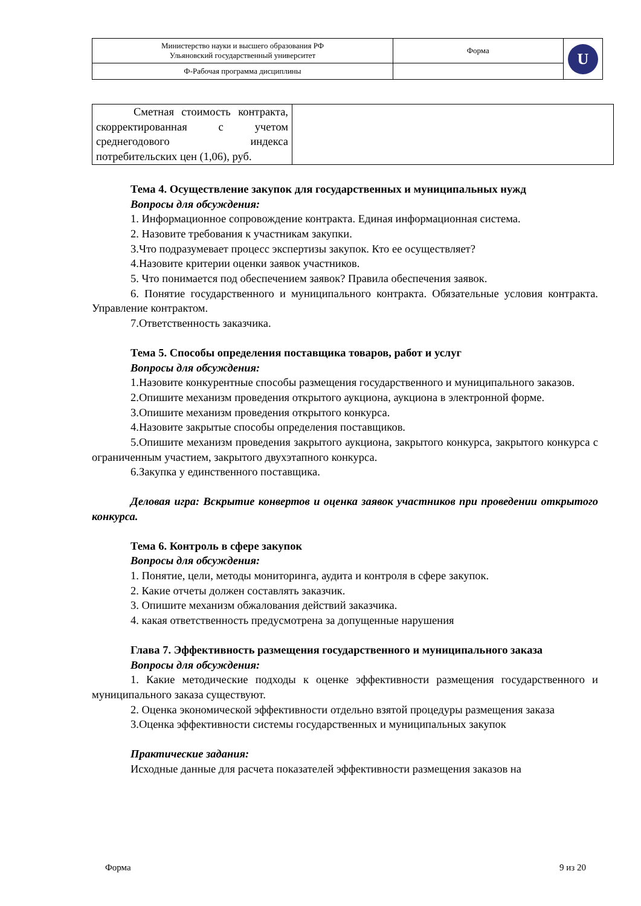| Министерство науки и высшего образования РФ Ульяновский государственный университет | Форма | U |
| Ф-Рабочая программа дисциплины | | |
| Сметная стоимость контракта, скорректированная с учетом среднегодового индекса потребительских цен (1,06), руб. | |
Тема 4. Осуществление закупок для государственных и муниципальных нужд
Вопросы для обсуждения:
1. Информационное сопровождение контракта. Единая информационная система.
2. Назовите требования к участникам закупки.
3.Что подразумевает процесс экспертизы закупок. Кто ее осуществляет?
4.Назовите критерии оценки заявок участников.
5. Что понимается под обеспечением заявок? Правила обеспечения заявок.
6. Понятие государственного и муниципального контракта. Обязательные условия контракта. Управление контрактом.
7.Ответственность заказчика.
Тема 5. Способы определения поставщика товаров, работ и услуг
Вопросы для обсуждения:
1.Назовите конкурентные способы размещения государственного и муниципального заказов.
2.Опишите механизм проведения открытого аукциона, аукциона в электронной форме.
3.Опишите механизм проведения открытого конкурса.
4.Назовите закрытые способы определения поставщиков.
5.Опишите механизм проведения закрытого аукциона, закрытого конкурса, закрытого конкурса с ограниченным участием, закрытого двухэтапного конкурса.
6.Закупка у единственного поставщика.
Деловая игра: Вскрытие конвертов и оценка заявок участников при проведении открытого конкурса.
Тема 6. Контроль в сфере закупок
Вопросы для обсуждения:
1. Понятие, цели, методы мониторинга, аудита и контроля в сфере закупок.
2. Какие отчеты должен составлять заказчик.
3. Опишите механизм обжалования действий заказчика.
4. какая ответственность предусмотрена за допущенные нарушения
Глава 7. Эффективность размещения государственного и муниципального заказа
Вопросы для обсуждения:
1. Какие методические подходы к оценке эффективности размещения государственного и муниципального заказа существуют.
2. Оценка экономической эффективности отдельно взятой процедуры размещения заказа
3.Оценка эффективности системы государственных и муниципальных закупок
Практические задания:
Исходные данные для расчета показателей эффективности размещения заказов на
Форма 9 из 20